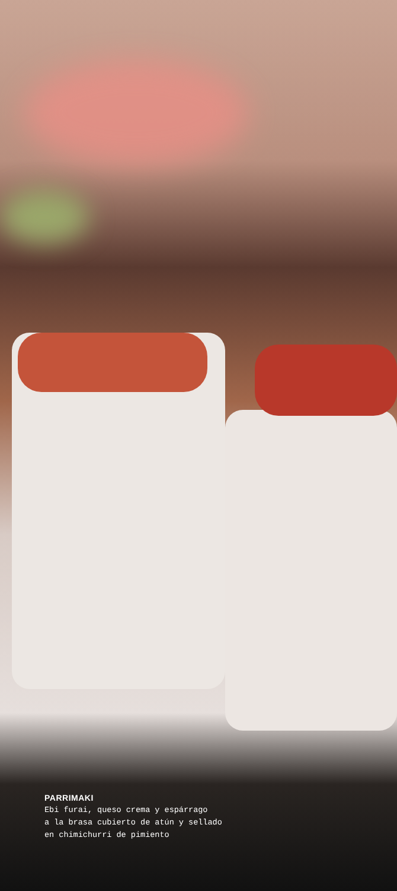PARRIMAKI
Ebi furai, queso crema y espárrago
a la brasa cubierto de atún y sellado
en chimichurri de pimiento